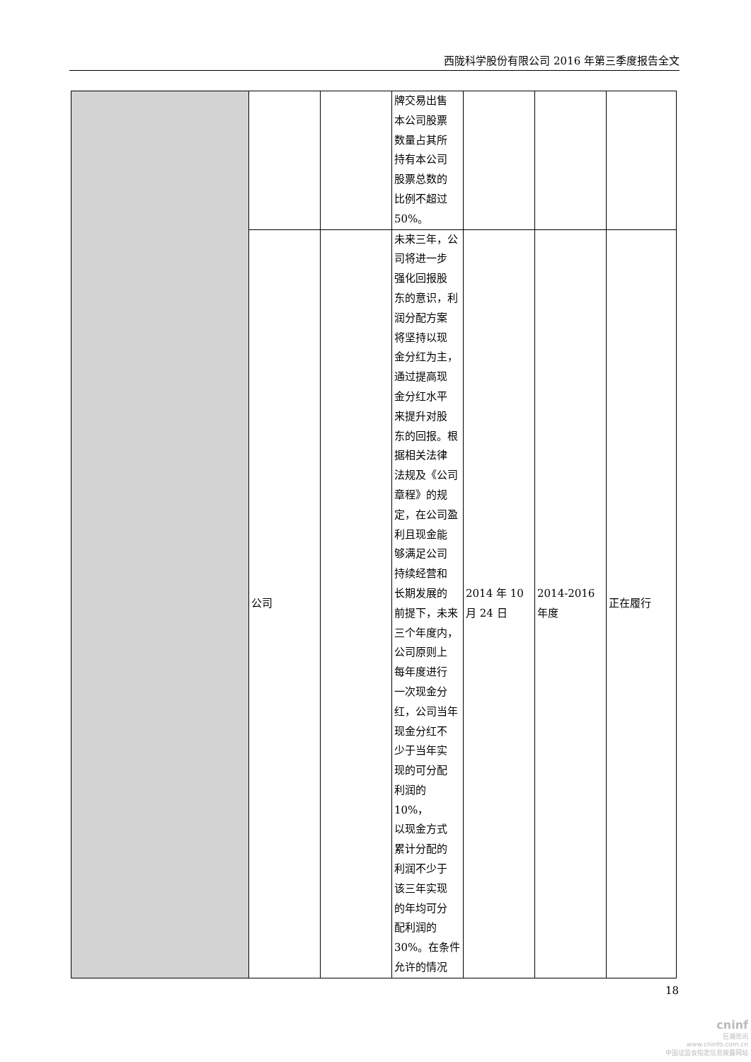西陇科学股份有限公司 2016 年第三季度报告全文
| | | | 牌交易出售 本公司股票 数量占其所 持有本公司 股票总数的 比例不超过 50%。 | | | |
| | 公司 | | 未来三年，公 司将进一步 强化回报股 东的意识，利 润分配方案 将坚持以现 金分红为主， 通过提高现 金分红水平 来提升对股 东的回报。根 据相关法律 法规及《公司 章程》的规 定，在公司盈 利且现金能 够满足公司 持续经营和 长期发展的 前提下，未来 三个年度内， 公司原则上 每年度进行 一次现金分 红，公司当年 现金分红不 少于当年实 现的可分配 利润的 10%， 以现金方式 累计分配的 利润不少于 该三年实现 的年均可分 配利润的 30%。在条件 允许的情况 | 2014 年 10 月 24 日 | 2014-2016 年度 | 正在履行 |
18
cninf
巨潮资讯
www.cninfo.com.cn
中国证监会指定信息披露网站